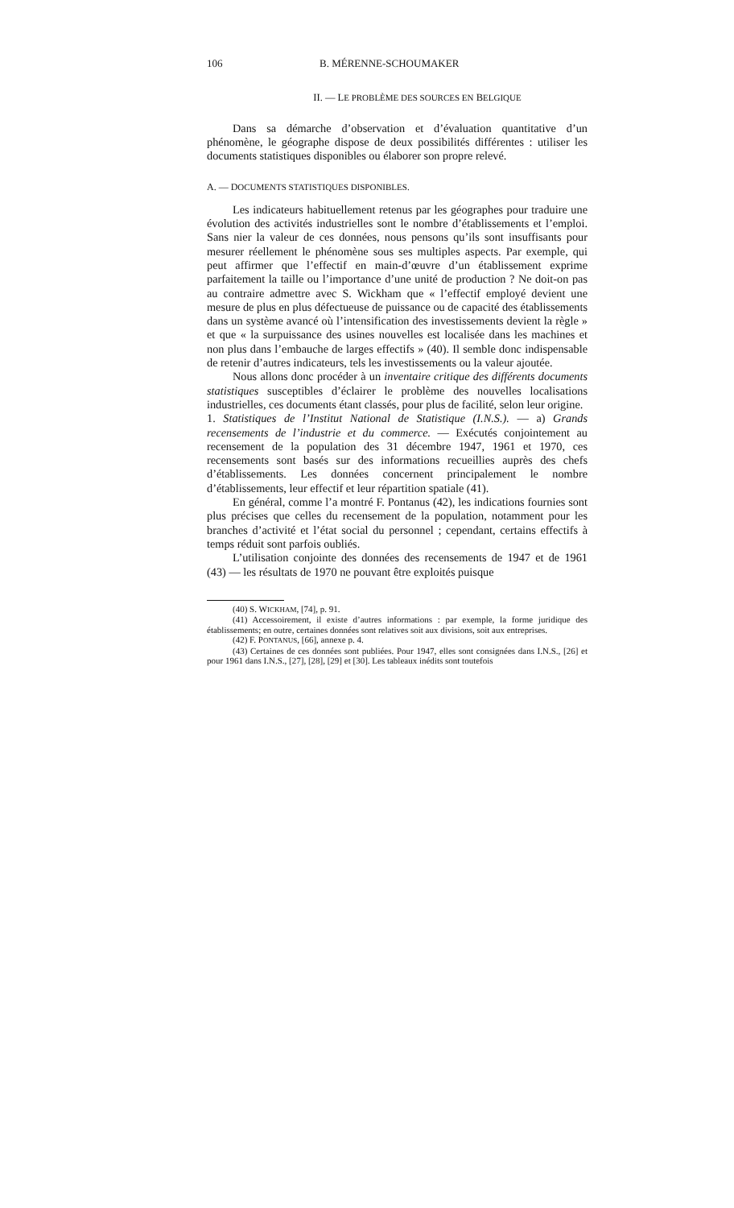106 B. MÉRENNE-SCHOUMAKER
II. — LE PROBLÈME DES SOURCES EN BELGIQUE
Dans sa démarche d’observation et d’évaluation quantitative d’un phénomène, le géographe dispose de deux possibilités différentes : utiliser les documents statistiques disponibles ou élaborer son propre relevé.
A. — DOCUMENTS STATISTIQUES DISPONIBLES.
Les indicateurs habituellement retenus par les géographes pour traduire une évolution des activités industrielles sont le nombre d’établissements et l’emploi. Sans nier la valeur de ces données, nous pensons qu’ils sont insuffisants pour mesurer réellement le phénomène sous ses multiples aspects. Par exemple, qui peut affirmer que l’effectif en main-d’œuvre d’un établissement exprime parfaitement la taille ou l’importance d’une unité de production ? Ne doit-on pas au contraire admettre avec S. Wickham que « l’effectif employé devient une mesure de plus en plus défectueuse de puissance ou de capacité des établissements dans un système avancé où l’intensification des investissements devient la règle » et que « la surpuissance des usines nouvelles est localisée dans les machines et non plus dans l’embauche de larges effectifs » (40). Il semble donc indispensable de retenir d’autres indicateurs, tels les investissements ou la valeur ajoutée.
Nous allons donc procéder à un inventaire critique des différents documents statistiques susceptibles d’éclairer le problème des nouvelles localisations industrielles, ces documents étant classés, pour plus de facilité, selon leur origine.
1. Statistiques de l’Institut National de Statistique (I.N.S.). — a) Grands recensements de l’industrie et du commerce. — Exécutés conjointement au recensement de la population des 31 décembre 1947, 1961 et 1970, ces recensements sont basés sur des informations recueillies auprès des chefs d’établissements. Les données concernent principalement le nombre d’établissements, leur effectif et leur répartition spatiale (41).
En général, comme l’a montré F. Pontanus (42), les indications fournies sont plus précises que celles du recensement de la population, notamment pour les branches d’activité et l’état social du personnel ; cependant, certains effectifs à temps réduit sont parfois oubliés.
L’utilisation conjointe des données des recensements de 1947 et de 1961 (43) — les résultats de 1970 ne pouvant être exploités puisque
(40) S. WICKHAM, [74], p. 91.
(41) Accessoirement, il existe d’autres informations : par exemple, la forme juridique des établissements; en outre, certaines données sont relatives soit aux divisions, soit aux entreprises.
(42) F. PONTANUS, [66], annexe p. 4.
(43) Certaines de ces données sont publiées. Pour 1947, elles sont consignées dans I.N.S., [26] et pour 1961 dans I.N.S., [27], [28], [29] et [30]. Les tableaux inédits sont toutefois